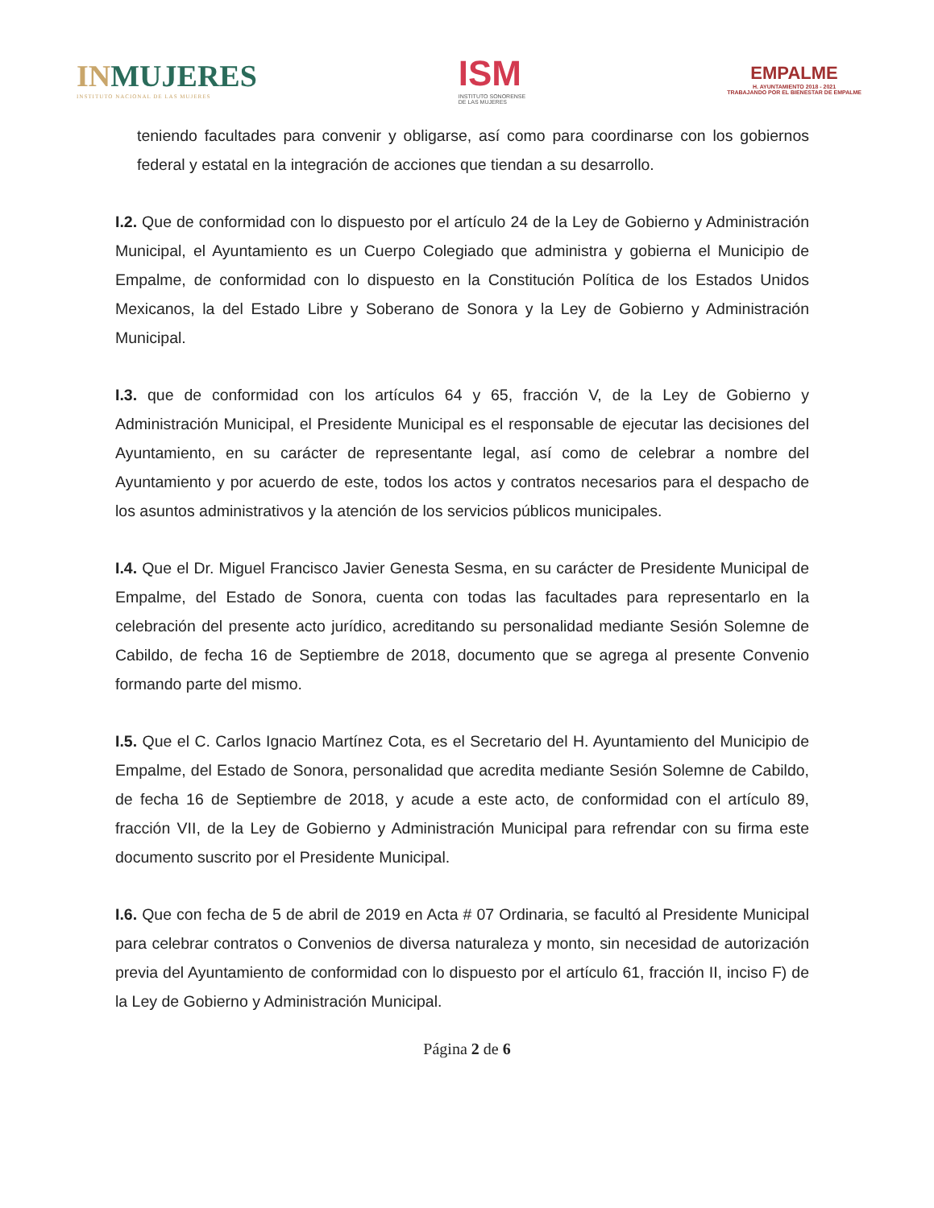INMUJERES
INSTITUTO NACIONAL DE LAS MUJERES
ISM
INSTITUTO SONORENSE
DE LAS MUJERES
EMPALME
H. AYUNTAMIENTO 2018 - 2021
TRABAJANDO POR EL BIENESTAR DE EMPALME
teniendo facultades para convenir y obligarse, así como para coordinarse con los gobiernos federal y estatal en la integración de acciones que tiendan a su desarrollo.
I.2. Que de conformidad con lo dispuesto por el artículo 24 de la Ley de Gobierno y Administración Municipal, el Ayuntamiento es un Cuerpo Colegiado que administra y gobierna el Municipio de Empalme, de conformidad con lo dispuesto en la Constitución Política de los Estados Unidos Mexicanos, la del Estado Libre y Soberano de Sonora y la Ley de Gobierno y Administración Municipal.
I.3. que de conformidad con los artículos 64 y 65, fracción V, de la Ley de Gobierno y Administración Municipal, el Presidente Municipal es el responsable de ejecutar las decisiones del Ayuntamiento, en su carácter de representante legal, así como de celebrar a nombre del Ayuntamiento y por acuerdo de este, todos los actos y contratos necesarios para el despacho de los asuntos administrativos y la atención de los servicios públicos municipales.
I.4. Que el Dr. Miguel Francisco Javier Genesta Sesma, en su carácter de Presidente Municipal de Empalme, del Estado de Sonora, cuenta con todas las facultades para representarlo en la celebración del presente acto jurídico, acreditando su personalidad mediante Sesión Solemne de Cabildo, de fecha 16 de Septiembre de 2018, documento que se agrega al presente Convenio formando parte del mismo.
I.5. Que el C. Carlos Ignacio Martínez Cota, es el Secretario del H. Ayuntamiento del Municipio de Empalme, del Estado de Sonora, personalidad que acredita mediante Sesión Solemne de Cabildo, de fecha 16 de Septiembre de 2018, y acude a este acto, de conformidad con el artículo 89, fracción VII, de la Ley de Gobierno y Administración Municipal para refrendar con su firma este documento suscrito por el Presidente Municipal.
I.6. Que con fecha de 5 de abril de 2019 en Acta # 07 Ordinaria, se facultó al Presidente Municipal para celebrar contratos o Convenios de diversa naturaleza y monto, sin necesidad de autorización previa del Ayuntamiento de conformidad con lo dispuesto por el artículo 61, fracción II, inciso F) de la Ley de Gobierno y Administración Municipal.
Página 2 de 6